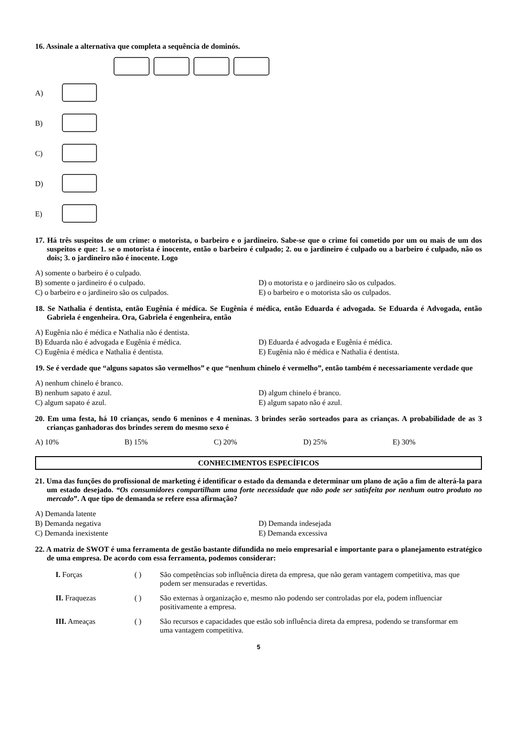16. Assinale a alternativa que completa a sequência de dominós.
A)
B)
C)
D)
E)
17. Há três suspeitos de um crime: o motorista, o barbeiro e o jardineiro. Sabe-se que o crime foi cometido por um ou mais de um dos suspeitos e que: 1. se o motorista é inocente, então o barbeiro é culpado; 2. ou o jardineiro é culpado ou a barbeiro é culpado, não os dois; 3. o jardineiro não é inocente. Logo
A) somente o barbeiro é o culpado.
B) somente o jardineiro é o culpado.
D) o motorista e o jardineiro são os culpados.
C) o barbeiro e o jardineiro são os culpados.
E) o barbeiro e o motorista são os culpados.
18. Se Nathalia é dentista, então Eugênia é médica. Se Eugênia é médica, então Eduarda é advogada. Se Eduarda é Advogada, então Gabriela é engenheira. Ora, Gabriela é engenheira, então
A) Eugênia não é médica e Nathalia não é dentista.
B) Eduarda não é advogada e Eugênia é médica.
D) Eduarda é advogada e Eugênia é médica.
C) Eugênia é médica e Nathalia é dentista.
E) Eugênia não é médica e Nathalia é dentista.
19. Se é verdade que “alguns sapatos são vermelhos” e que “nenhum chinelo é vermelho”, então também é necessariamente verdade que
A) nenhum chinelo é branco.
B) nenhum sapato é azul.
D) algum chinelo é branco.
C) algum sapato é azul.
E) algum sapato não é azul.
20. Em uma festa, há 10 crianças, sendo 6 meninos e 4 meninas. 3 brindes serão sorteados para as crianças. A probabilidade de as 3 crianças ganhadoras dos brindes serem do mesmo sexo é
A) 10% B) 15% C) 20% D) 25% E) 30%
CONHECIMENTOS ESPECÍFICOS
21. Uma das funções do profissional de marketing é identificar o estado da demanda e determinar um plano de ação a fim de alterá-la para um estado desejado. “Os consumidores compartilham uma forte necessidade que não pode ser satisfeita por nenhum outro produto no mercado”. A que tipo de demanda se refere essa afirmação?
A) Demanda latente
B) Demanda negativa
D) Demanda indesejada
C) Demanda inexistente
E) Demanda excessiva
22. A matriz de SWOT é uma ferramenta de gestão bastante difundida no meio empresarial e importante para o planejamento estratégico de uma empresa. De acordo com essa ferramenta, podemos considerar:
| I. Forças | ( ) | São competências sob influência direta da empresa, que não geram vantagem competitiva, mas que podem ser mensuradas e revertidas. |
| II. Fraquezas | ( ) | São externas à organização e, mesmo não podendo ser controladas por ela, podem influenciar positivamente a empresa. |
| III. Ameaças | ( ) | São recursos e capacidades que estão sob influência direta da empresa, podendo se transformar em uma vantagem competitiva. |
5